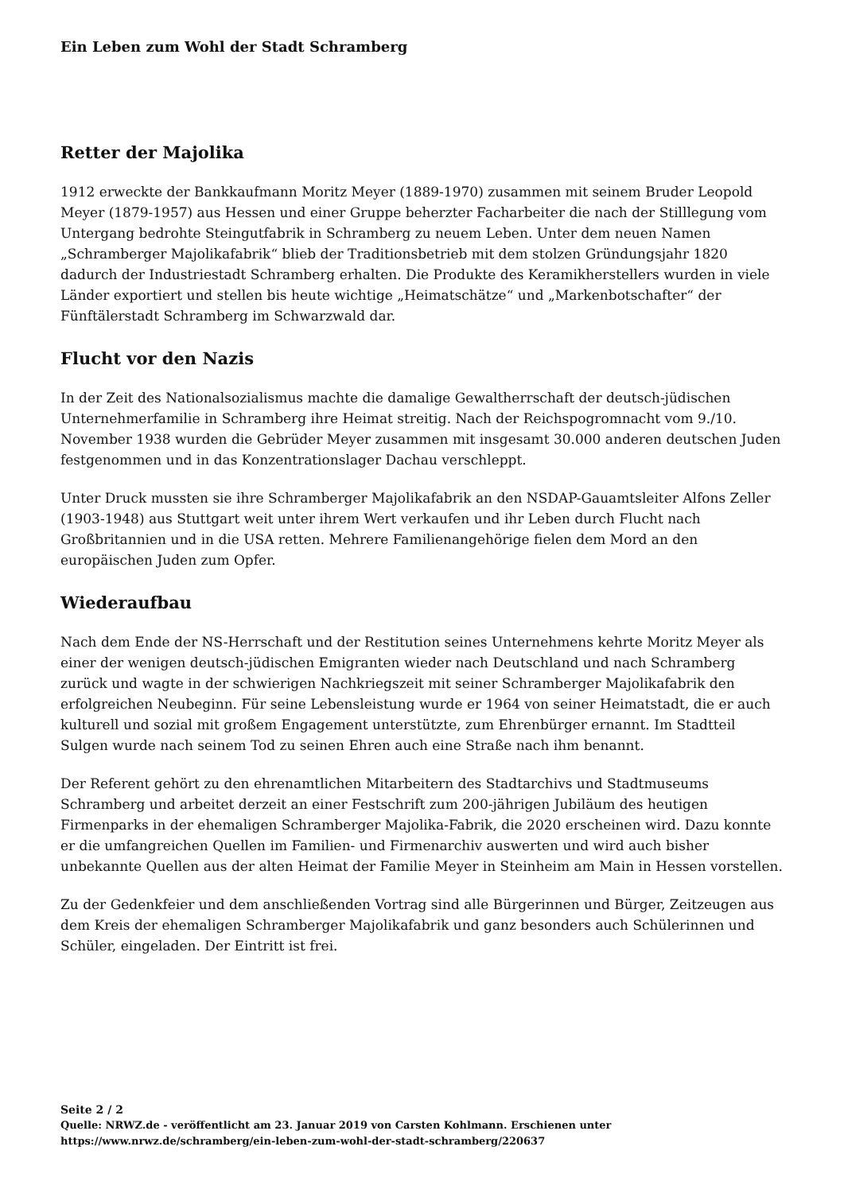Ein Leben zum Wohl der Stadt Schramberg
Retter der Majolika
1912 erweckte der Bankkaufmann Moritz Meyer (1889-1970) zusammen mit seinem Bruder Leopold Meyer (1879-1957) aus Hessen und einer Gruppe beherzter Facharbeiter die nach der Stilllegung vom Untergang bedrohte Steingutfabrik in Schramberg zu neuem Leben. Unter dem neuen Namen „Schramberger Majolikafabrik“ blieb der Traditionsbetrieb mit dem stolzen Gründungsjahr 1820 dadurch der Industriestadt Schramberg erhalten. Die Produkte des Keramikherstellers wurden in viele Länder exportiert und stellen bis heute wichtige „Heimatschätze“ und „Markenbotschafter“ der Fünftälerstadt Schramberg im Schwarzwald dar.
Flucht vor den Nazis
In der Zeit des Nationalsozialismus machte die damalige Gewaltherrschaft der deutsch-jüdischen Unternehmerfamilie in Schramberg ihre Heimat streitig. Nach der Reichspogromnacht vom 9./10. November 1938 wurden die Gebrüder Meyer zusammen mit insgesamt 30.000 anderen deutschen Juden festgenommen und in das Konzentrationslager Dachau verschleppt.
Unter Druck mussten sie ihre Schramberger Majolikafabrik an den NSDAP-Gauamtsleiter Alfons Zeller (1903-1948) aus Stuttgart weit unter ihrem Wert verkaufen und ihr Leben durch Flucht nach Großbritannien und in die USA retten. Mehrere Familienangehörige fielen dem Mord an den europäischen Juden zum Opfer.
Wiederaufbau
Nach dem Ende der NS-Herrschaft und der Restitution seines Unternehmens kehrte Moritz Meyer als einer der wenigen deutsch-jüdischen Emigranten wieder nach Deutschland und nach Schramberg zurück und wagte in der schwierigen Nachkriegszeit mit seiner Schramberger Majolikafabrik den erfolgreichen Neubeginn. Für seine Lebensleistung wurde er 1964 von seiner Heimatstadt, die er auch kulturell und sozial mit großem Engagement unterstützte, zum Ehrenbürger ernannt. Im Stadtteil Sulgen wurde nach seinem Tod zu seinen Ehren auch eine Straße nach ihm benannt.
Der Referent gehört zu den ehrenamtlichen Mitarbeitern des Stadtarchivs und Stadtmuseums Schramberg und arbeitet derzeit an einer Festschrift zum 200-jährigen Jubiläum des heutigen Firmenparks in der ehemaligen Schramberger Majolika-Fabrik, die 2020 erscheinen wird. Dazu konnte er die umfangreichen Quellen im Familien- und Firmenarchiv auswerten und wird auch bisher unbekannte Quellen aus der alten Heimat der Familie Meyer in Steinheim am Main in Hessen vorstellen.
Zu der Gedenkfeier und dem anschließenden Vortrag sind alle Bürgerinnen und Bürger, Zeitzeugen aus dem Kreis der ehemaligen Schramberger Majolikafabrik und ganz besonders auch Schülerinnen und Schüler, eingeladen. Der Eintritt ist frei.
Seite 2 / 2
Quelle: NRWZ.de - veröffentlicht am 23. Januar 2019 von Carsten Kohlmann. Erschienen unter
https://www.nrwz.de/schramberg/ein-leben-zum-wohl-der-stadt-schramberg/220637